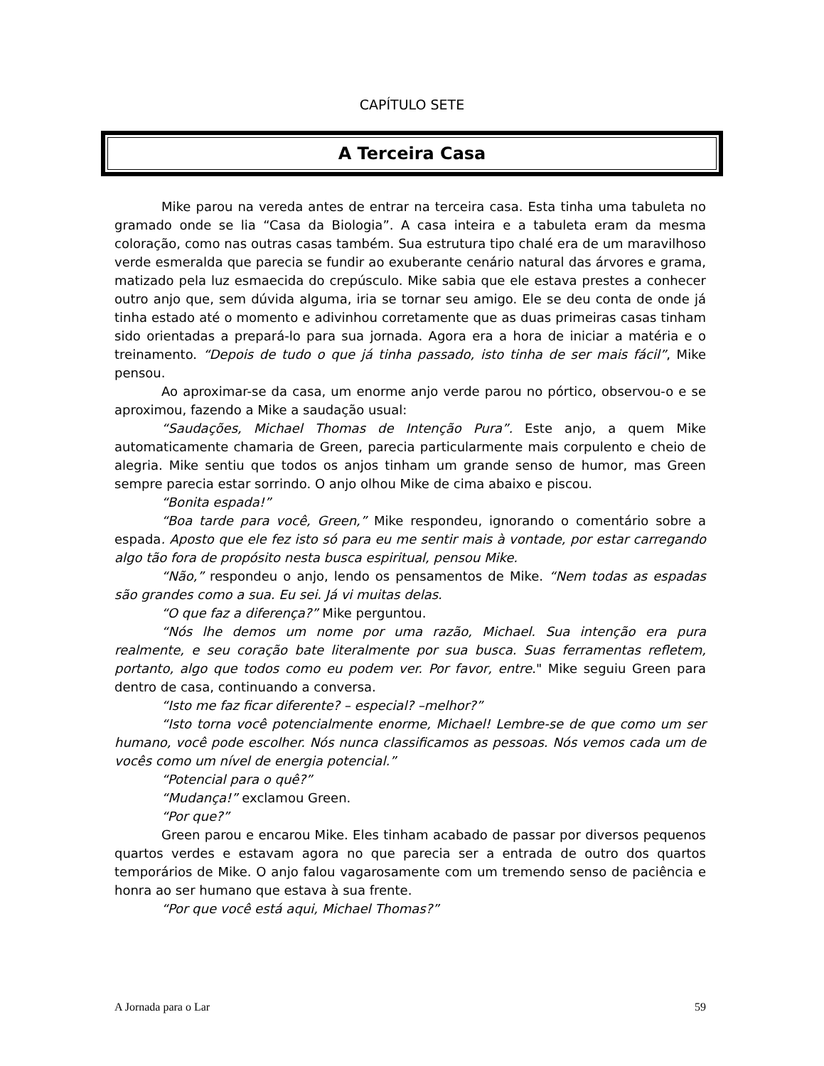CAPÍTULO SETE
A Terceira Casa
Mike parou na vereda antes de entrar na terceira casa. Esta tinha uma tabuleta no gramado onde se lia “Casa da Biologia”. A casa inteira e a tabuleta eram da mesma coloração, como nas outras casas também. Sua estrutura tipo chalé era de um maravilhoso verde esmeralda que parecia se fundir ao exuberante cenário natural das árvores e grama, matizado pela luz esmaecida do crepúsculo. Mike sabia que ele estava prestes a conhecer outro anjo que, sem dúvida alguma, iria se tornar seu amigo. Ele se deu conta de onde já tinha estado até o momento e adivinhou corretamente que as duas primeiras casas tinham sido orientadas a prepará-lo para sua jornada. Agora era a hora de iniciar a matéria e o treinamento. “Depois de tudo o que já tinha passado, isto tinha de ser mais fácil”, Mike pensou.
Ao aproximar-se da casa, um enorme anjo verde parou no pórtico, observou-o e se aproximou, fazendo a Mike a saudação usual:
“Saudações, Michael Thomas de Intenção Pura”. Este anjo, a quem Mike automaticamente chamaria de Green, parecia particularmente mais corpulento e cheio de alegria. Mike sentiu que todos os anjos tinham um grande senso de humor, mas Green sempre parecia estar sorrindo. O anjo olhou Mike de cima abaixo e piscou.
“Bonita espada!”
“Boa tarde para você, Green,” Mike respondeu, ignorando o comentário sobre a espada. Aposto que ele fez isto só para eu me sentir mais à vontade, por estar carregando algo tão fora de propósito nesta busca espiritual, pensou Mike.
“Não,” respondeu o anjo, lendo os pensamentos de Mike. “Nem todas as espadas são grandes como a sua. Eu sei. Já vi muitas delas.
“O que faz a diferença?” Mike perguntou.
“Nós lhe demos um nome por uma razão, Michael. Sua intenção era pura realmente, e seu coração bate literalmente por sua busca. Suas ferramentas refletem, portanto, algo que todos como eu podem ver. Por favor, entre." Mike seguiu Green para dentro de casa, continuando a conversa.
“Isto me faz ficar diferente? – especial? –melhor?”
“Isto torna você potencialmente enorme, Michael! Lembre-se de que como um ser humano, você pode escolher. Nós nunca classificamos as pessoas. Nós vemos cada um de vocês como um nível de energia potencial.”
“Potencial para o quê?”
“Mudança!” exclamou Green.
“Por que?”
Green parou e encarou Mike. Eles tinham acabado de passar por diversos pequenos quartos verdes e estavam agora no que parecia ser a entrada de outro dos quartos temporários de Mike. O anjo falou vagarosamente com um tremendo senso de paciência e honra ao ser humano que estava à sua frente.
“Por que você está aqui, Michael Thomas?”
A Jornada para o Lar 59